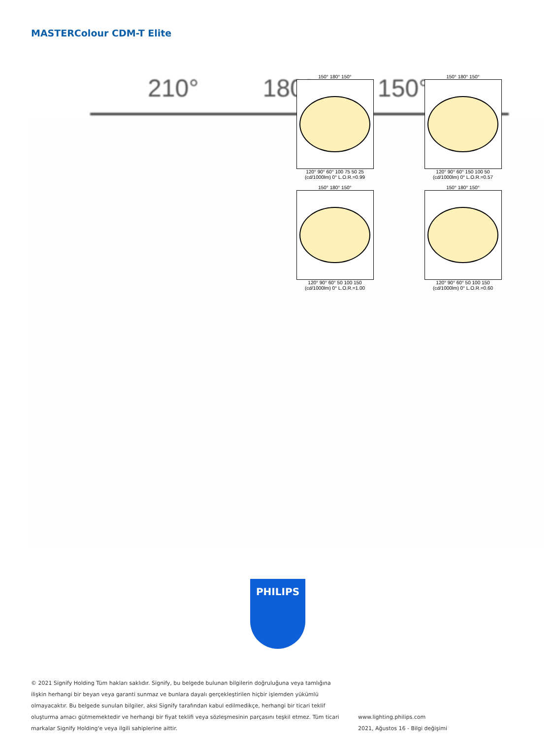MASTERColour CDM-T Elite
210° 180° 150°
150° 180° 150°
120° 90° 60° 100 75 50 25
(cd/1000lm) 0° L.O.R.=0.99
150° 180° 150°
120° 90° 60° 150 100 50
(cd/1000lm) 0° L.O.R.=0.57
150° 180° 150°
120° 90° 60° 50 100 150
(cd/1000lm) 0° L.O.R.=1.00
150° 180° 150°
120° 90° 60° 50 100 150
(cd/1000lm) 0° L.O.R.=0.60
PHILIPS
© 2021 Signify Holding Tüm hakları saklıdır. Signify, bu belgede bulunan bilgilerin doğruluğuna veya tamlığına ilişkin herhangi bir beyan veya garanti sunmaz ve bunlara dayalı gerçekleştirilen hiçbir işlemden yükümlü olmayacaktır. Bu belgede sunulan bilgiler, aksi Signify tarafından kabul edilmedikçe, herhangi bir ticari teklif oluşturma amacı gütmemektedir ve herhangi bir fiyat teklifi veya sözleşmesinin parçasını teşkil etmez. Tüm ticari markalar Signify Holding'e veya ilgili sahiplerine aittir.
www.lighting.philips.com
2021, Ağustos 16 - Bilgi değişimi